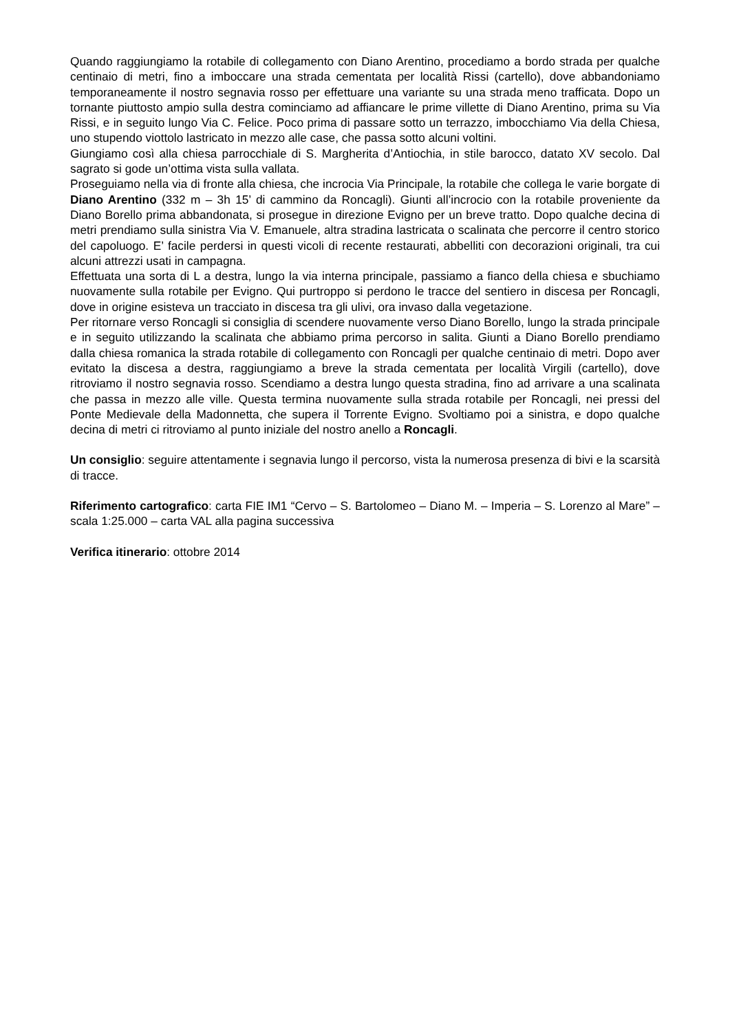Quando raggiungiamo la rotabile di collegamento con Diano Arentino, procediamo a bordo strada per qualche centinaio di metri, fino a imboccare una strada cementata per località Rissi (cartello), dove abbandoniamo temporaneamente il nostro segnavia rosso per effettuare una variante su una strada meno trafficata. Dopo un tornante piuttosto ampio sulla destra cominciamo ad affiancare le prime villette di Diano Arentino, prima su Via Rissi, e in seguito lungo Via C. Felice. Poco prima di passare sotto un terrazzo, imbocchiamo Via della Chiesa, uno stupendo viottolo lastricato in mezzo alle case, che passa sotto alcuni voltini.
Giungiamo così alla chiesa parrocchiale di S. Margherita d’Antiochia, in stile barocco, datato XV secolo. Dal sagrato si gode un’ottima vista sulla vallata.
Proseguiamo nella via di fronte alla chiesa, che incrocia Via Principale, la rotabile che collega le varie borgate di Diano Arentino (332 m – 3h 15’ di cammino da Roncagli). Giunti all’incrocio con la rotabile proveniente da Diano Borello prima abbandonata, si prosegue in direzione Evigno per un breve tratto. Dopo qualche decina di metri prendiamo sulla sinistra Via V. Emanuele, altra stradina lastricata o scalinata che percorre il centro storico del capoluogo. E’ facile perdersi in questi vicoli di recente restaurati, abbelliti con decorazioni originali, tra cui alcuni attrezzi usati in campagna.
Effettuata una sorta di L a destra, lungo la via interna principale, passiamo a fianco della chiesa e sbuchiamo nuovamente sulla rotabile per Evigno. Qui purtroppo si perdono le tracce del sentiero in discesa per Roncagli, dove in origine esisteva un tracciato in discesa tra gli ulivi, ora invaso dalla vegetazione.
Per ritornare verso Roncagli si consiglia di scendere nuovamente verso Diano Borello, lungo la strada principale e in seguito utilizzando la scalinata che abbiamo prima percorso in salita. Giunti a Diano Borello prendiamo dalla chiesa romanica la strada rotabile di collegamento con Roncagli per qualche centinaio di metri. Dopo aver evitato la discesa a destra, raggiungiamo a breve la strada cementata per località Virgili (cartello), dove ritroviamo il nostro segnavia rosso. Scendiamo a destra lungo questa stradina, fino ad arrivare a una scalinata che passa in mezzo alle ville. Questa termina nuovamente sulla strada rotabile per Roncagli, nei pressi del Ponte Medievale della Madonnetta, che supera il Torrente Evigno. Svoltiamo poi a sinistra, e dopo qualche decina di metri ci ritroviamo al punto iniziale del nostro anello a Roncagli.
Un consiglio: seguire attentamente i segnavia lungo il percorso, vista la numerosa presenza di bivi e la scarsità di tracce.
Riferimento cartografico: carta FIE IM1 “Cervo – S. Bartolomeo – Diano M. – Imperia – S. Lorenzo al Mare” – scala 1:25.000 – carta VAL alla pagina successiva
Verifica itinerario: ottobre 2014